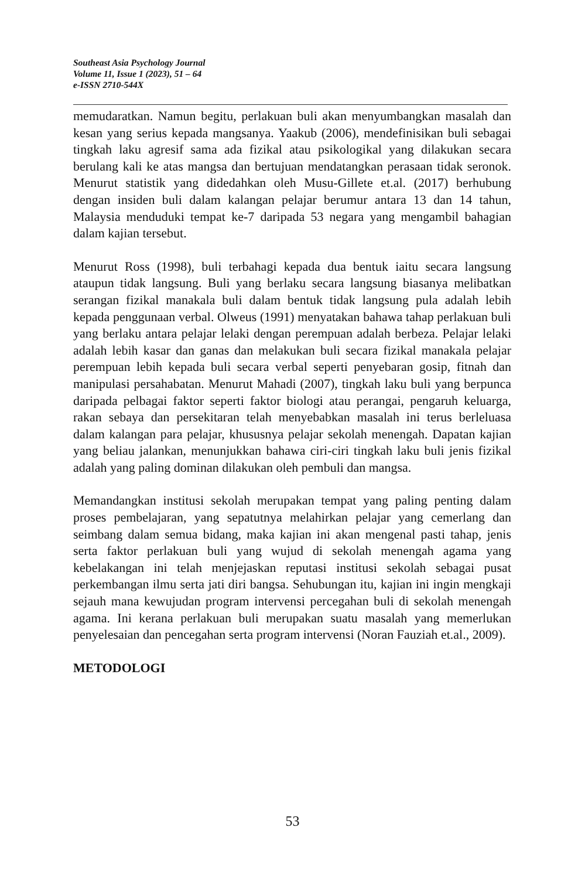Southeast Asia Psychology Journal
Volume 11, Issue 1 (2023), 51 – 64
e-ISSN 2710-544X
memudaratkan. Namun begitu, perlakuan buli akan menyumbangkan masalah dan kesan yang serius kepada mangsanya. Yaakub (2006), mendefinisikan buli sebagai tingkah laku agresif sama ada fizikal atau psikologikal yang dilakukan secara berulang kali ke atas mangsa dan bertujuan mendatangkan perasaan tidak seronok. Menurut statistik yang didedahkan oleh Musu-Gillete et.al. (2017) berhubung dengan insiden buli dalam kalangan pelajar berumur antara 13 dan 14 tahun, Malaysia menduduki tempat ke-7 daripada 53 negara yang mengambil bahagian dalam kajian tersebut.
Menurut Ross (1998), buli terbahagi kepada dua bentuk iaitu secara langsung ataupun tidak langsung. Buli yang berlaku secara langsung biasanya melibatkan serangan fizikal manakala buli dalam bentuk tidak langsung pula adalah lebih kepada penggunaan verbal. Olweus (1991) menyatakan bahawa tahap perlakuan buli yang berlaku antara pelajar lelaki dengan perempuan adalah berbeza. Pelajar lelaki adalah lebih kasar dan ganas dan melakukan buli secara fizikal manakala pelajar perempuan lebih kepada buli secara verbal seperti penyebaran gosip, fitnah dan manipulasi persahabatan. Menurut Mahadi (2007), tingkah laku buli yang berpunca daripada pelbagai faktor seperti faktor biologi atau perangai, pengaruh keluarga, rakan sebaya dan persekitaran telah menyebabkan masalah ini terus berleluasa dalam kalangan para pelajar, khususnya pelajar sekolah menengah. Dapatan kajian yang beliau jalankan, menunjukkan bahawa ciri-ciri tingkah laku buli jenis fizikal adalah yang paling dominan dilakukan oleh pembuli dan mangsa.
Memandangkan institusi sekolah merupakan tempat yang paling penting dalam proses pembelajaran, yang sepatutnya melahirkan pelajar yang cemerlang dan seimbang dalam semua bidang, maka kajian ini akan mengenal pasti tahap, jenis serta faktor perlakuan buli yang wujud di sekolah menengah agama yang kebelakangan ini telah menjejaskan reputasi institusi sekolah sebagai pusat perkembangan ilmu serta jati diri bangsa. Sehubungan itu, kajian ini ingin mengkaji sejauh mana kewujudan program intervensi percegahan buli di sekolah menengah agama. Ini kerana perlakuan buli merupakan suatu masalah yang memerlukan penyelesaian dan pencegahan serta program intervensi (Noran Fauziah et.al., 2009).
METODOLOGI
53